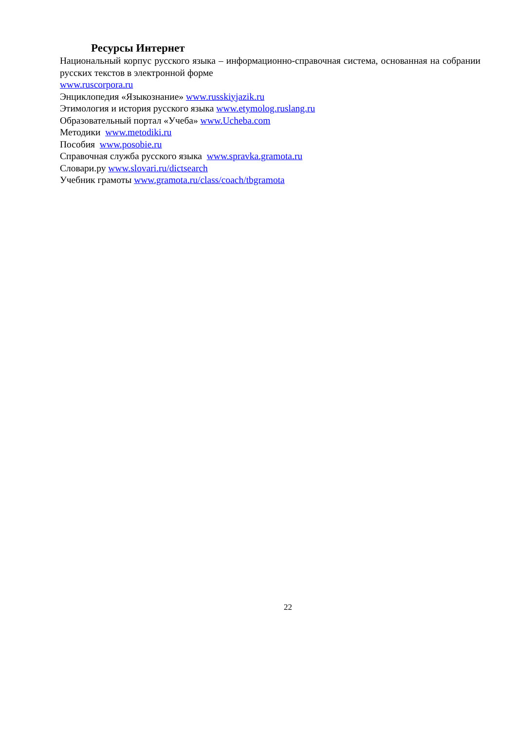Ресурсы Интернет
Национальный корпус русского языка – информационно-справочная система, основанная на собрании русских текстов в электронной форме
www.ruscorpora.ru
Энциклопедия «Языкознание» www.russkiyjazik.ru
Этимология и история русского языка www.etymolog.ruslang.ru
Образовательный портал «Учеба» www.Ucheba.com
Методики www.metodiki.ru
Пособия www.posobie.ru
Справочная служба русского языка www.spravka.gramota.ru
Словари.ру www.slovari.ru/dictsearch
Учебник грамоты www.gramota.ru/class/coach/tbgramota
22